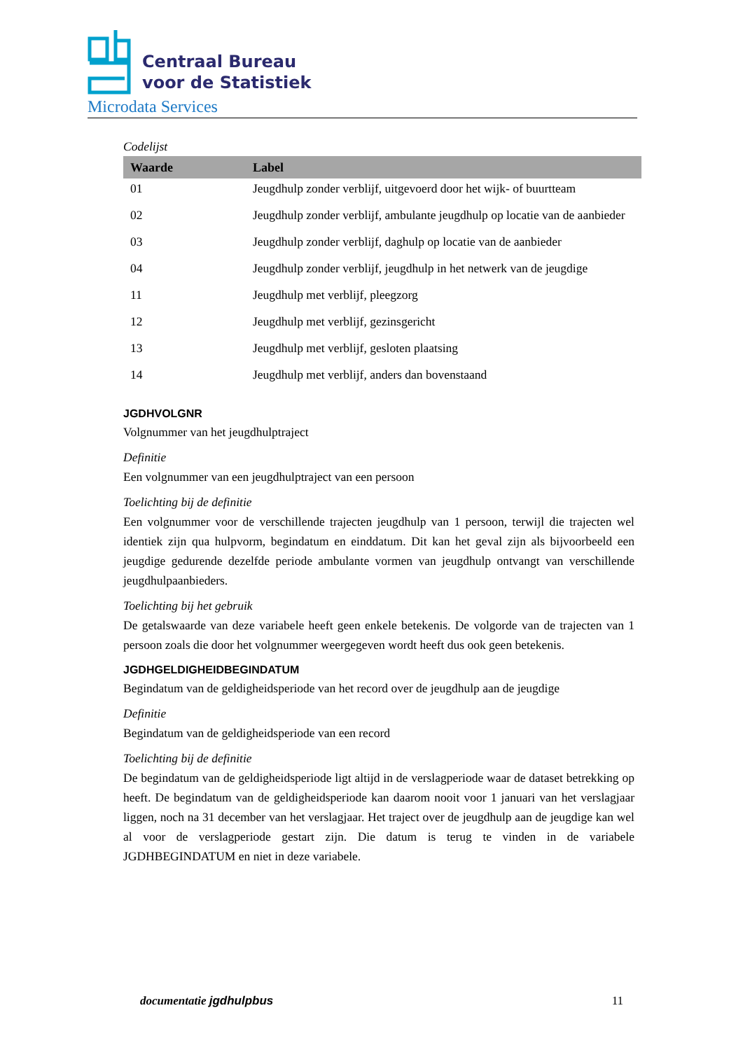Centraal Bureau
voor de Statistiek
Microdata Services
Codelijst
| Waarde | Label |
| --- | --- |
| 01 | Jeugdhulp zonder verblijf, uitgevoerd door het wijk- of buurtteam |
| 02 | Jeugdhulp zonder verblijf, ambulante jeugdhulp op locatie van de aanbieder |
| 03 | Jeugdhulp zonder verblijf, daghulp op locatie van de aanbieder |
| 04 | Jeugdhulp zonder verblijf, jeugdhulp in het netwerk van de jeugdige |
| 11 | Jeugdhulp met verblijf, pleegzorg |
| 12 | Jeugdhulp met verblijf, gezinsgericht |
| 13 | Jeugdhulp met verblijf, gesloten plaatsing |
| 14 | Jeugdhulp met verblijf, anders dan bovenstaand |
JGDHVOLGNR
Volgnummer van het jeugdhulptraject
Definitie
Een volgnummer van een jeugdhulptraject van een persoon
Toelichting bij de definitie
Een volgnummer voor de verschillende trajecten jeugdhulp van 1 persoon, terwijl die trajecten wel identiek zijn qua hulpvorm, begindatum en einddatum. Dit kan het geval zijn als bijvoorbeeld een jeugdige gedurende dezelfde periode ambulante vormen van jeugdhulp ontvangt van verschillende jeugdhulpaanbieders.
Toelichting bij het gebruik
De getalswaarde van deze variabele heeft geen enkele betekenis. De volgorde van de trajecten van 1 persoon zoals die door het volgnummer weergegeven wordt heeft dus ook geen betekenis.
JGDHGELDIGHEIDBEGINDATUM
Begindatum van de geldigheidsperiode van het record over de jeugdhulp aan de jeugdige
Definitie
Begindatum van de geldigheidsperiode van een record
Toelichting bij de definitie
De begindatum van de geldigheidsperiode ligt altijd in de verslagperiode waar de dataset betrekking op heeft. De begindatum van de geldigheidsperiode kan daarom nooit voor 1 januari van het verslagjaar liggen, noch na 31 december van het verslagjaar. Het traject over de jeugdhulp aan de jeugdige kan wel al voor de verslagperiode gestart zijn. Die datum is terug te vinden in de variabele JGDHBEGINDATUM en niet in deze variabele.
documentatie jgdhulpbus 11